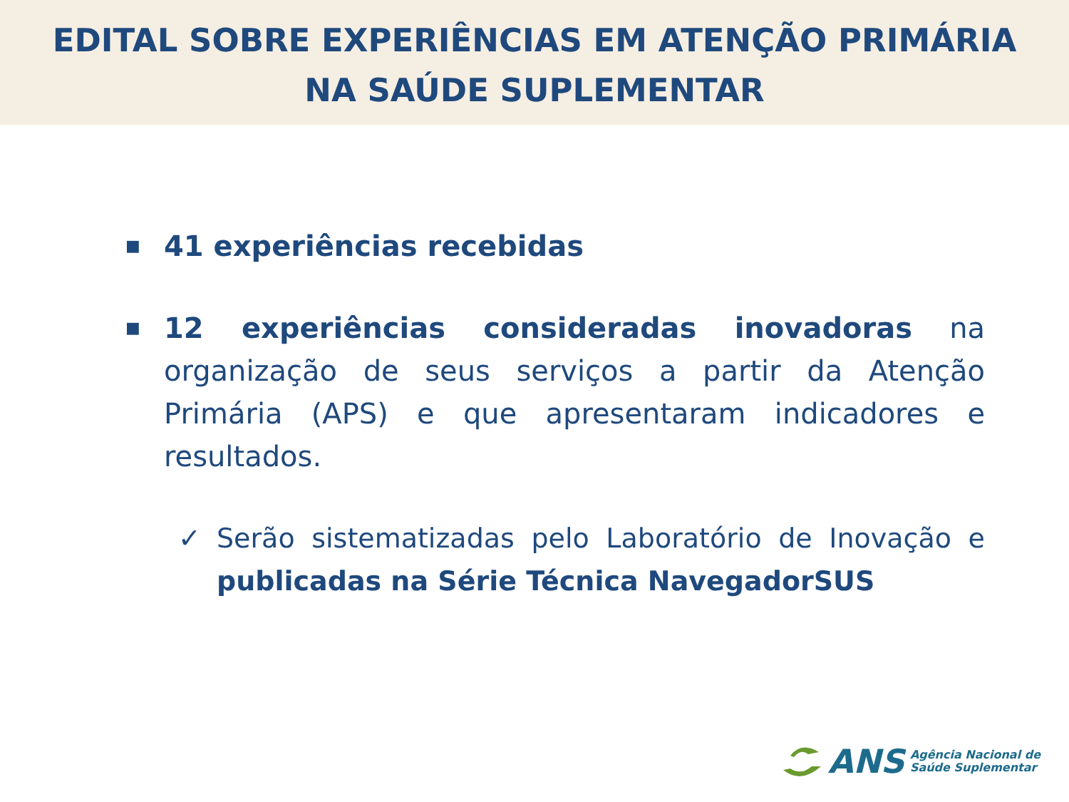EDITAL SOBRE EXPERIÊNCIAS EM ATENÇÃO PRIMÁRIA
NA SAÚDE SUPLEMENTAR
■
41 experiências recebidas
■
12 experiências consideradas inovadoras na organização de seus serviços a partir da Atenção Primária (APS) e que apresentaram indicadores e resultados.
✓ Serão sistematizadas pelo Laboratório de Inovação e publicadas na Série Técnica NavegadorSUS
ANS Agência Nacional de
Saúde Suplementar